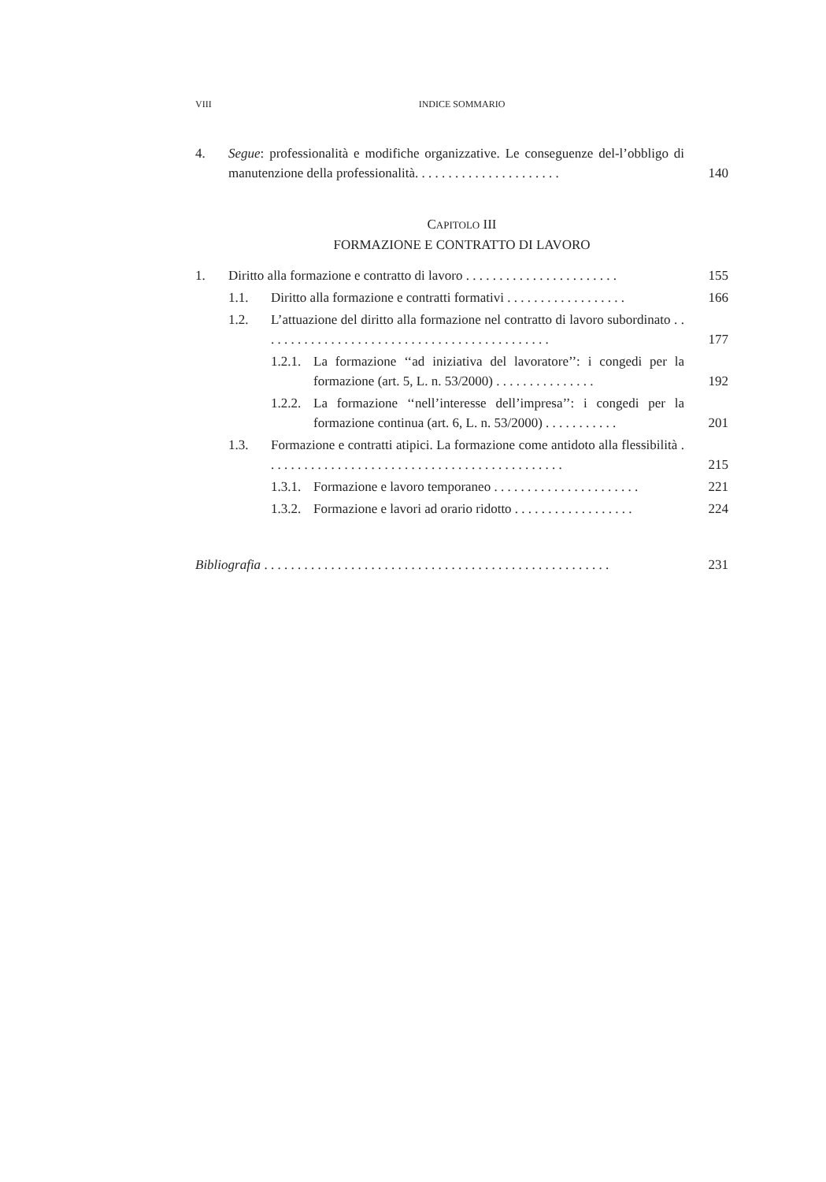VIII
INDICE SOMMARIO
4. Segue: professionalità e modifiche organizzative. Le conseguenze del-l’obbligo di manutenzione della professionalità. . . . . . . . . . . . . . . . . . . . . .
140
CAPITOLO III
FORMAZIONE E CONTRATTO DI LAVORO
1. Diritto alla formazione e contratto di lavoro . . . . . . . . . . . . . . . . . . . . . . .
155
1.1. Diritto alla formazione e contratti formativi . . . . . . . . . . . . . . . . . .
166
1.2. L’attuazione del diritto alla formazione nel contratto di lavoro subordinato . . . . . . . . . . . . . . . . . . . . . . . . . . . . . . . . . . . . . . . . . . . .
177
1.2.1. La formazione ‘‘ad iniziativa del lavoratore’’: i congedi per la formazione (art. 5, L. n. 53/2000) . . . . . . . . . . . . . . .
192
1.2.2. La formazione ‘‘nell’interesse dell’impresa’’: i congedi per la formazione continua (art. 6, L. n. 53/2000) . . . . . . . . . . .
201
1.3. Formazione e contratti atipici. La formazione come antidoto alla flessibilità . . . . . . . . . . . . . . . . . . . . . . . . . . . . . . . . . . . . . . . . . . . . .
215
1.3.1. Formazione e lavoro temporaneo . . . . . . . . . . . . . . . . . . . . . .
221
1.3.2. Formazione e lavori ad orario ridotto . . . . . . . . . . . . . . . . . .
224
Bibliografia . . . . . . . . . . . . . . . . . . . . . . . . . . . . . . . . . . . . . . . . . . . . . . . . . . . .
231